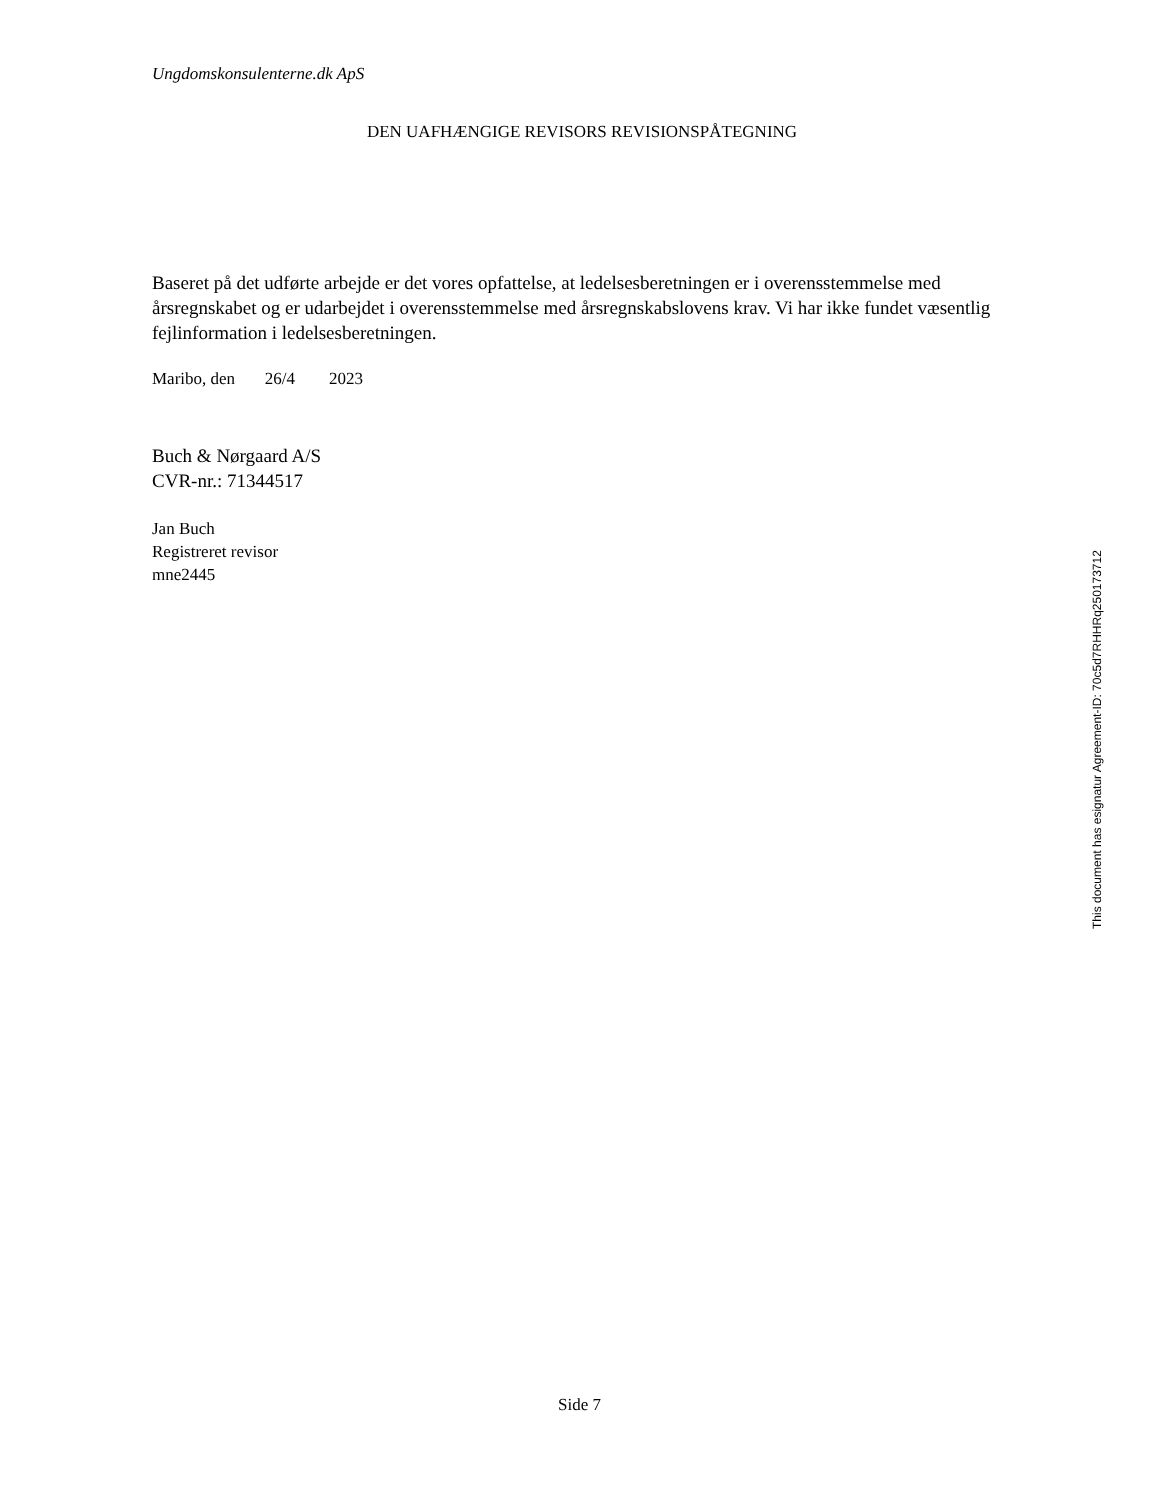Ungdomskonsulenterne.dk ApS
DEN UAFHÆNGIGE REVISORS REVISIONSPÅTEGNING
Baseret på det udførte arbejde er det vores opfattelse, at ledelsesberetningen er i overensstemmelse med årsregnskabet og er udarbejdet i overensstemmelse med årsregnskabslovens krav. Vi har ikke fundet væsentlig fejlinformation i ledelsesberetningen.
Maribo, den 26/4 2023
Buch & Nørgaard A/S
CVR-nr.: 71344517
Jan Buch
Registreret revisor
mne2445
This document has esignatur Agreement-ID: 70c5d7RHHRq250173712
Side 7